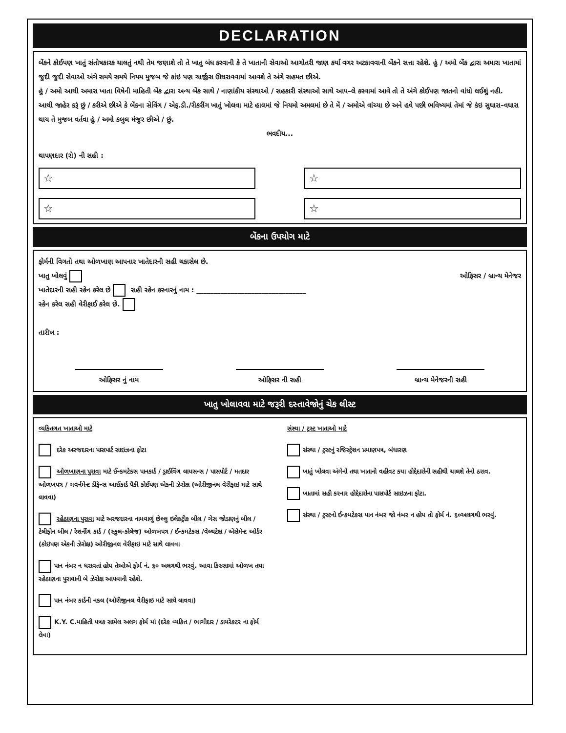DECLARATION
બેંકને કોઈપણ ખાતું સંતોષકારક ચાલતું નથી તેમ જણાશે તો તે ખાતુ બંધ કરવાની કે તે ખાતાની સેવાઓ આગોતરી જાણ કર્યા વગર અટકાવવાની બેંકને સત્તા રહેશે. હું / અમો બેંક દ્વારા અમારા ખાતામાં જુદી જુદી સેવાઓ અંગે સમયે સમયે નિયમ મુજબ જે કાંઇ પણ ચાર્જીસ ઊઘરાવવામાં આવશે તે અંગે સહમત છીએ.
હું / અમો આથી અમારા ખાતા વિષેની માહિતી બેંક દ્વારા અન્ય બેંક સાથે / નાણાંકીય સંસ્થાઓ / સહકારી સંસ્થાઓ સાથે આપ–લે કરવામાં આવે તો તે અંગે કોઈપણ જાતનો વાંધો લઈશું નહી.
આથી જાહેર કરૂં છું / કરીએ છીએ કે બેંકના સેવિંગ / એફ.ડી./રીકરીંગ ખાતું ખોલવા માટે હાલમાં જે નિયમો અમલમાં છે તે મેં / અમોએ વાંચ્યા છે અને હવે પછી ભવિષ્યમાં તેમાં જે કંઇ સુધારા–વધારા થાય તે મુજબ વર્તવા હું / અમો કબુલ મંજુર છીએ / છું.
ભવદીય...
થાપણદાર (રો) ની સહી :
☆
☆
☆
☆
બેંકના ઉપયોગ માટે
ફોર્મની વિગતો તથા ઓળખાણ આપનાર ખાતેદારની સહી ચકાસેલ છે.
ખાતુ ખોલવું ઓફિસર / બ્રાન્ચ મેનેજર
ખાતેદારની સહી સ્કેન કરેલ છે સહી સ્કેન કરનારનું નામ : ________________________________
સ્કેન કરેલ સહી વેરીફાઈ કરેલ છે.
તારીખ :
ઓફિસર નું નામ ઓફિસર ની સહી બ્રાન્ચ મેનેજરની સહી
ખાતુ ખોલાવવા માટે જરૂરી દસ્તાવેજોનું ચેક લીસ્ટ
વ્યકિતગત ખાતાઓ માટે
દરેક અરજદારના પાસપાર્ટ સાઇઝના ફોટા
ઓળખાણના પુરાવા માટે ઈન્કમટેકસ પાનકાર્ડ / ડ્રાઈવિંગ લાયસન્સ / પાસપોર્ટ / મતદાર ઓળખપત્ર / ગવર્નમેન્ટ ડીફેન્સ આઈકાર્ડ પૈકી કોઈપણ એકની ઝેરોક્ષ (ઓરીજીનલ વેરીફાઇ માટે સાથે લાવવા)
રહેઠાણના પુરાવા માટે અરજદારના નામવાળું છેલ્લુ ઇલેકટ્રીક બીલ / ગેસ જોડાણનું બીલ / ટેલીફોન બીલ / રેશનીંગ કાર્ડ / (સ્કુલ–કોલેજ) ઓળખપત્ર / ઈન્કમટેકસ /વેલ્થટેક્ષ / એસેમેન્ટ ઓર્ડર (કોઇપણ એકની ઝેરોક્ષ) ઓરીજીનલ વેરીફાઇ માટે સાથે લાવવા
પાન નંબર ન ધરાવતાં હોય તેઓએ ફોર્મ નં. ૬૦ અલગથી ભરવું. આવા કિસ્સામાં ઓળખ તથા રહેઠાણના પુરાવાની બે ઝેરોક્ષ આપવાની રહેશે.
પાન નંબર કાર્ડની નકલ (ઓરીજીનલ વેરીફાઇ માટે સાથે લાવવા)
K.Y. C.માહિતી પત્રક સામેલ અલગ ફોર્મ માં (દરેક વ્યકિત / ભાગીદાર / ડાયરેકટર ના ફોર્મ લેવા)
સંસ્થા / ટ્રસ્ટ ખાતાઓ માટે
સંસ્થા / ટ્રસ્ટનું રજિસ્ટ્રેશન પ્રમાણપત્ર, બંધારણ
ખાતું ખોલવા અંગેનો તથા ખાતાનો વહીવટ કયા હોદ્દેદારોની સહીથી ચાલશે તેનો ઠરાવ.
ખાતામાં સહી કરનાર હોદ્દેદારોના પાસપોર્ટ સાઇઝના ફોટા.
સંસ્થા / ટ્રસ્ટનો ઈન્કમટેકસ પાન નંબર જો નંબર ન હોય તો ફોર્મ નં. ૬૦અલગથી ભરવું.